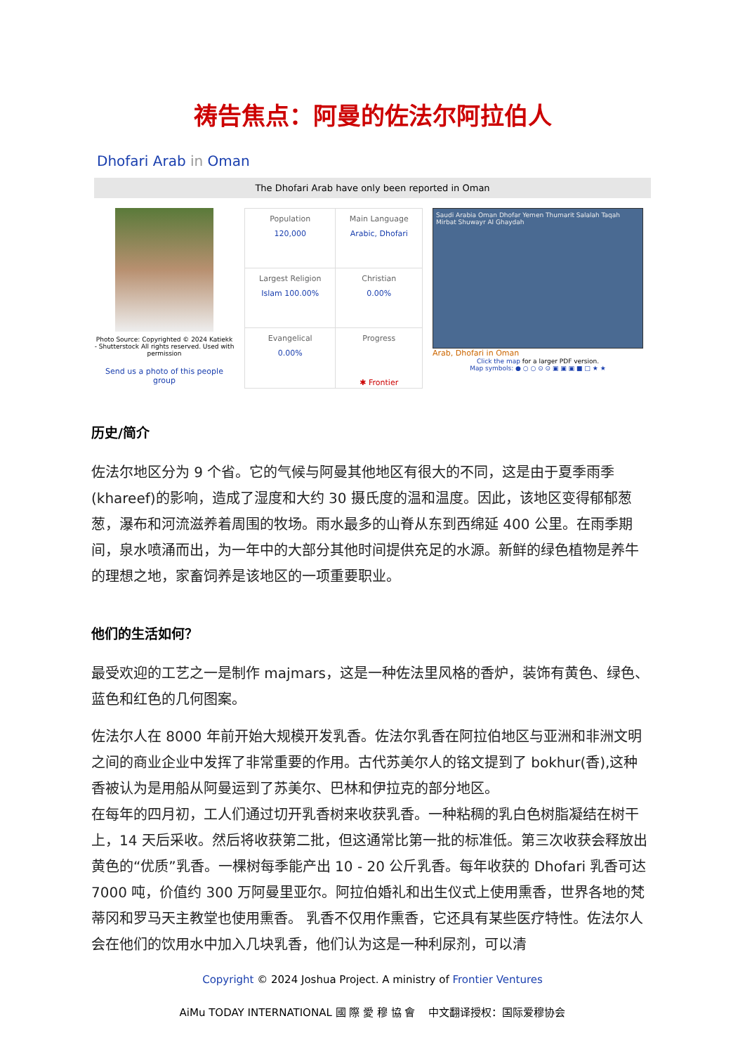祷告焦点：阿曼的佐法尔阿拉伯人
Dhofari Arab in Oman
The Dhofari Arab have only been reported in Oman
Photo Source: Copyrighted © 2024 Katiekk - Shutterstock All rights reserved. Used with permission
Send us a photo of this people group
| Population 120,000 | Main Language Arabic, Dhofari |
| Largest Religion Islam 100.00% | Christian 0.00% |
| Evangelical 0.00% | Progress ✱ Frontier |
Saudi Arabia Oman Dhofar Yemen Thumarit Salalah Taqah Mirbat Shuwayr Al Ghaydah
Arab, Dhofari in Oman
Click the map for a larger PDF version.
Map symbols: ● ○ ○ ⊙ ⊙ ▣ ▣ ▣ ■ □ ★ ★
历史/简介
佐法尔地区分为 9 个省。它的气候与阿曼其他地区有很大的不同，这是由于夏季雨季(khareef)的影响，造成了湿度和大约 30 摄氏度的温和温度。因此，该地区变得郁郁葱葱，瀑布和河流滋养着周围的牧场。雨水最多的山脊从东到西绵延 400 公里。在雨季期间，泉水喷涌而出，为一年中的大部分其他时间提供充足的水源。新鲜的绿色植物是养牛的理想之地，家畜饲养是该地区的一项重要职业。
他们的生活如何？
最受欢迎的工艺之一是制作 majmars，这是一种佐法里风格的香炉，装饰有黄色、绿色、蓝色和红色的几何图案。
佐法尔人在 8000 年前开始大规模开发乳香。佐法尔乳香在阿拉伯地区与亚洲和非洲文明之间的商业企业中发挥了非常重要的作用。古代苏美尔人的铭文提到了 bokhur(香),这种香被认为是用船从阿曼运到了苏美尔、巴林和伊拉克的部分地区。
在每年的四月初，工人们通过切开乳香树来收获乳香。一种粘稠的乳白色树脂凝结在树干上，14 天后采收。然后将收获第二批，但这通常比第一批的标准低。第三次收获会释放出黄色的“优质”乳香。一棵树每季能产出 10 - 20 公斤乳香。每年收获的 Dhofari 乳香可达 7000 吨，价值约 300 万阿曼里亚尔。阿拉伯婚礼和出生仪式上使用熏香，世界各地的梵蒂冈和罗马天主教堂也使用熏香。 乳香不仅用作熏香，它还具有某些医疗特性。佐法尔人会在他们的饮用水中加入几块乳香，他们认为这是一种利尿剂，可以清
Copyright © 2024 Joshua Project. A ministry of Frontier Ventures
AiMu TODAY INTERNATIONAL 國 際 愛 穆 協 會 中文翻译授权：国际爱穆协会